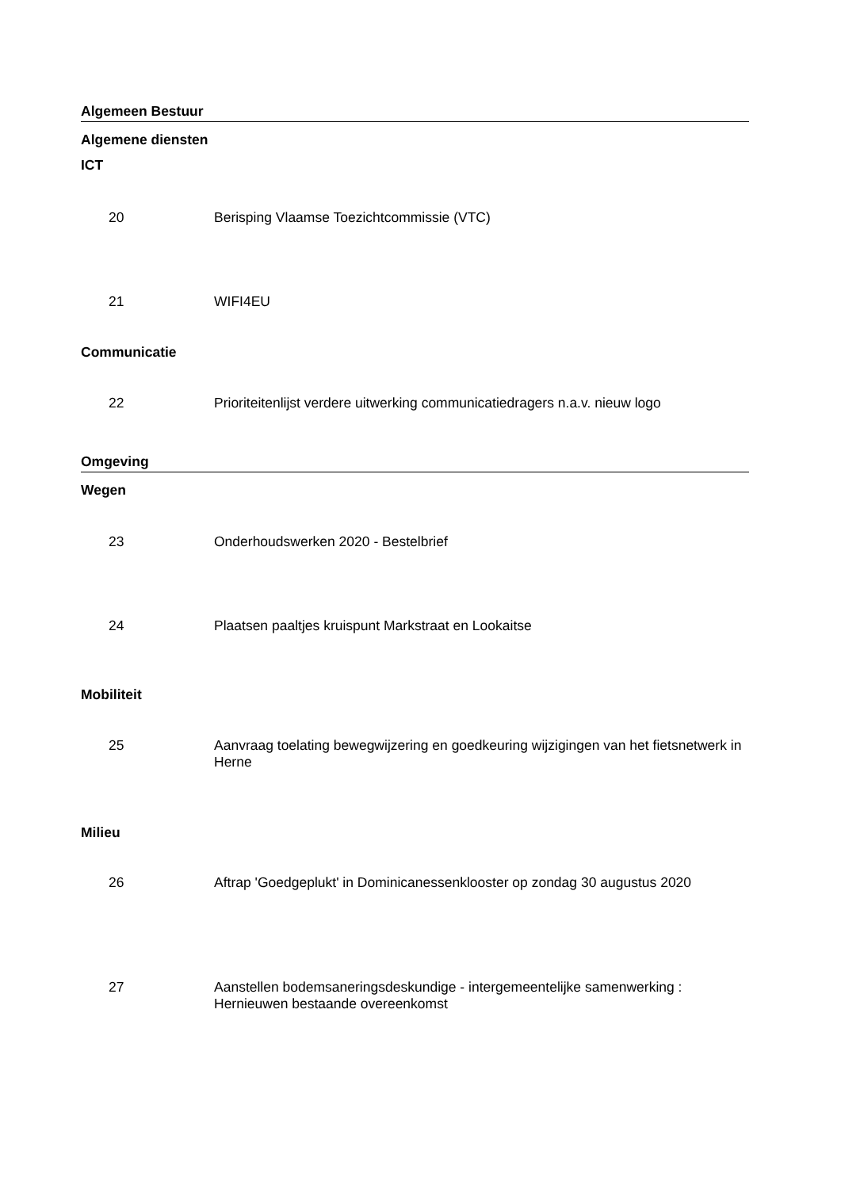Algemeen Bestuur
Algemene diensten
ICT
20 Berisping Vlaamse Toezichtcommissie (VTC)
21 WIFI4EU
Communicatie
22 Prioriteitenlijst verdere uitwerking communicatiedragers n.a.v. nieuw logo
Omgeving
Wegen
23 Onderhoudswerken 2020 - Bestelbrief
24 Plaatsen paaltjes kruispunt Markstraat en Lookaitse
Mobiliteit
25 Aanvraag toelating bewegwijzering en goedkeuring wijzigingen van het fietsnetwerk in Herne
Milieu
26 Aftrap 'Goedgeplukt' in Dominicanessenklooster op zondag 30 augustus 2020
27 Aanstellen bodemsaneringsdeskundige - intergemeentelijke samenwerking : Hernieuwen bestaande overeenkomst